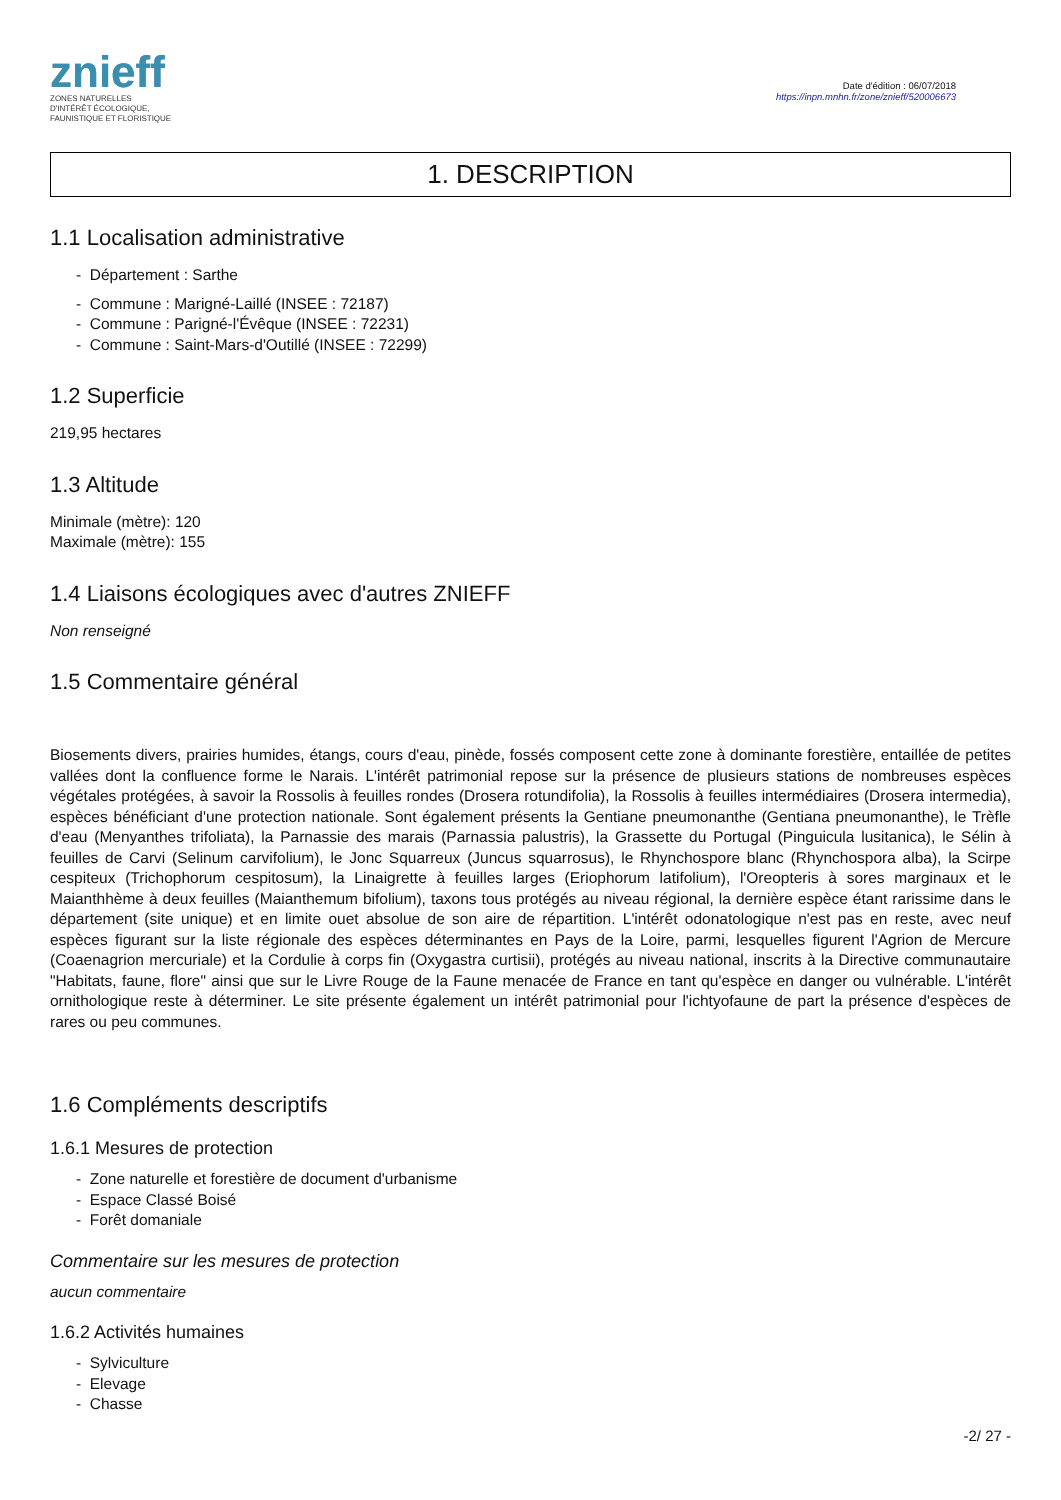znieff
ZONES NATURELLES
D'INTÉRÊT ÉCOLOGIQUE,
FAUNISTIQUE ET FLORISTIQUE
Date d'édition : 06/07/2018
https://inpn.mnhn.fr/zone/znieff/520006673
1. DESCRIPTION
1.1 Localisation administrative
- Département : Sarthe
- Commune : Marigné-Laillé (INSEE : 72187)
- Commune : Parigné-l'Évêque (INSEE : 72231)
- Commune : Saint-Mars-d'Outillé (INSEE : 72299)
1.2 Superficie
219,95 hectares
1.3 Altitude
Minimale (mètre): 120
Maximale (mètre): 155
1.4 Liaisons écologiques avec d'autres ZNIEFF
Non renseigné
1.5 Commentaire général
Biosements divers, prairies humides, étangs, cours d'eau, pinède, fossés composent cette zone à dominante forestière, entaillée de petites vallées dont la confluence forme le Narais. L'intérêt patrimonial repose sur la présence de plusieurs stations de nombreuses espèces végétales protégées, à savoir la Rossolis à feuilles rondes (Drosera rotundifolia), la Rossolis à feuilles intermédiaires (Drosera intermedia), espèces bénéficiant d'une protection nationale. Sont également présents la Gentiane pneumonanthe (Gentiana pneumonanthe), le Trèfle d'eau (Menyanthes trifoliata), la Parnassie des marais (Parnassia palustris), la Grassette du Portugal (Pinguicula lusitanica), le Sélin à feuilles de Carvi (Selinum carvifolium), le Jonc Squarreux (Juncus squarrosus), le Rhynchospore blanc (Rhynchospora alba), la Scirpe cespiteux (Trichophorum cespitosum), la Linaigrette à feuilles larges (Eriophorum latifolium), l'Oreopteris à sores marginaux et le Maianthhème à deux feuilles (Maianthemum bifolium), taxons tous protégés au niveau régional, la dernière espèce étant rarissime dans le département (site unique) et en limite ouet absolue de son aire de répartition. L'intérêt odonatologique n'est pas en reste, avec neuf espèces figurant sur la liste régionale des espèces déterminantes en Pays de la Loire, parmi, lesquelles figurent l'Agrion de Mercure (Coaenagrion mercuriale) et la Cordulie à corps fin (Oxygastra curtisii), protégés au niveau national, inscrits à la Directive communautaire "Habitats, faune, flore" ainsi que sur le Livre Rouge de la Faune menacée de France en tant qu'espèce en danger ou vulnérable. L'intérêt ornithologique reste à déterminer. Le site présente également un intérêt patrimonial pour l'ichtyofaune de part la présence d'espèces de rares ou peu communes.
1.6 Compléments descriptifs
1.6.1 Mesures de protection
- Zone naturelle et forestière de document d'urbanisme
- Espace Classé Boisé
- Forêt domaniale
Commentaire sur les mesures de protection
aucun commentaire
1.6.2 Activités humaines
- Sylviculture
- Elevage
- Chasse
-2/ 27 -